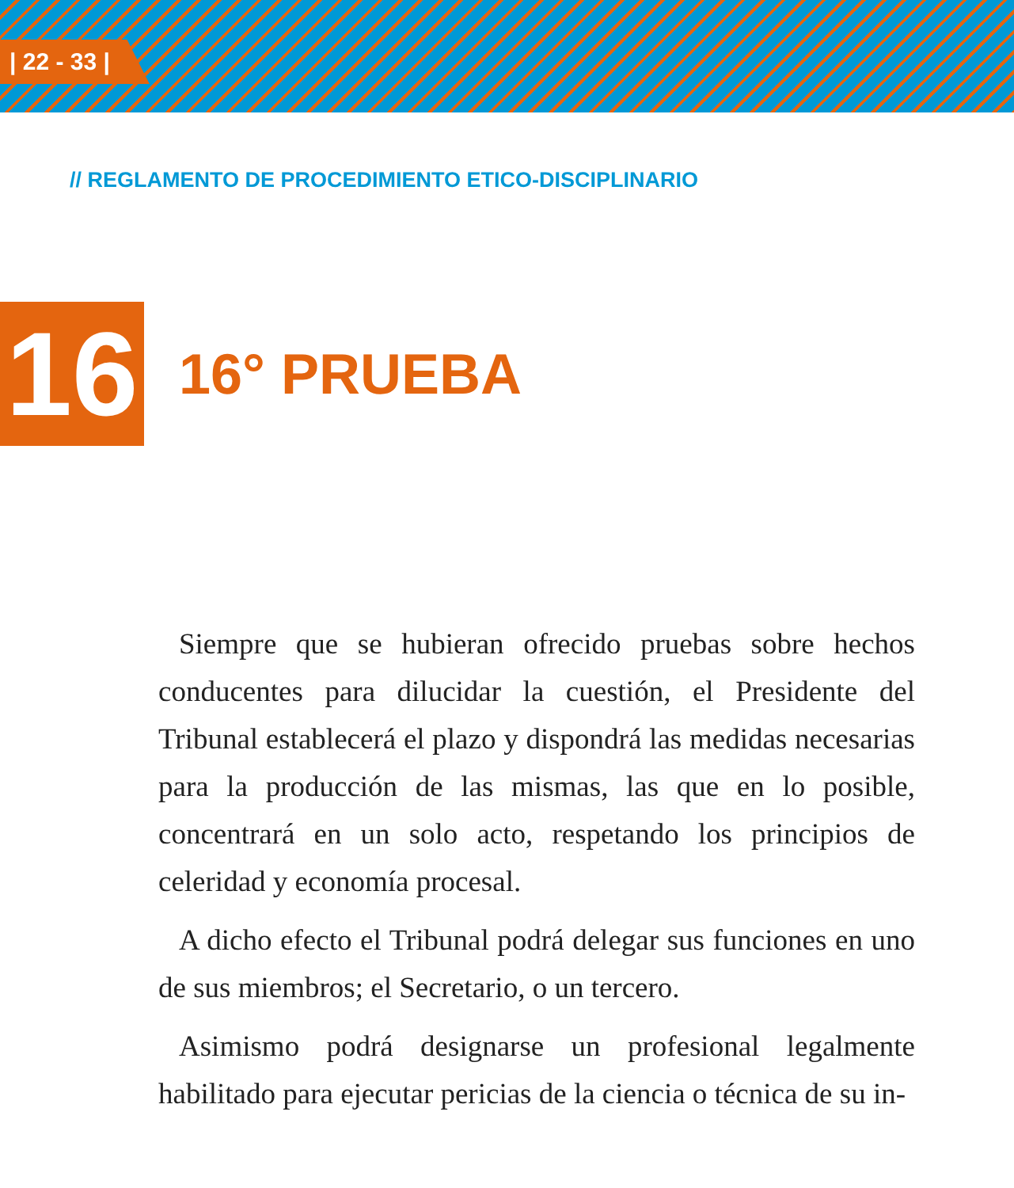| 22 - 33 |
// REGLAMENTO DE PROCEDIMIENTO ETICO-DISCIPLINARIO
16
16° PRUEBA
Siempre que se hubieran ofrecido pruebas sobre hechos conducentes para dilucidar la cuestión, el Presidente del Tribunal establecerá el plazo y dispondrá las medidas necesarias para la producción de las mismas, las que en lo posible, concentrará en un solo acto, respetando los principios de celeridad y economía procesal.
A dicho efecto el Tribunal podrá delegar sus funciones en uno de sus miembros; el Secretario, o un tercero.
Asimismo podrá designarse un profesional legalmente habilitado para ejecutar pericias de la ciencia o técnica de su in-